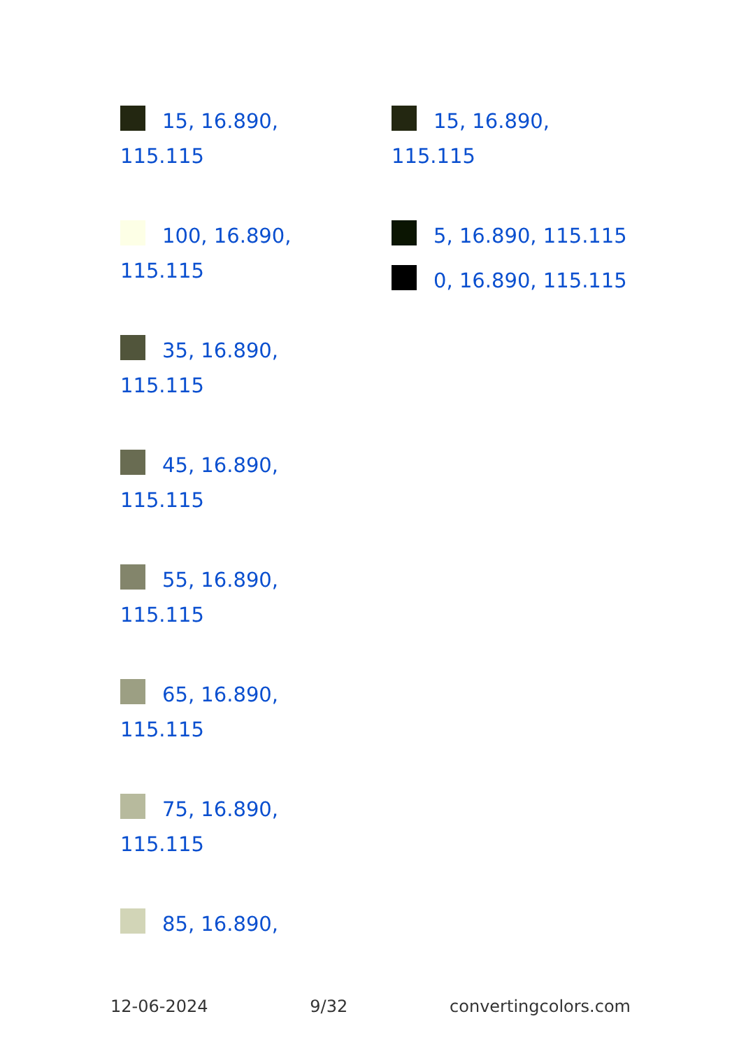15, 16.890, 115.115
100, 16.890, 115.115
35, 16.890, 115.115
45, 16.890, 115.115
55, 16.890, 115.115
65, 16.890, 115.115
75, 16.890, 115.115
85, 16.890,
15, 16.890,
115.115
5, 16.890, 115.115
0, 16.890, 115.115
12-06-2024 9/32 convertingcolors.com